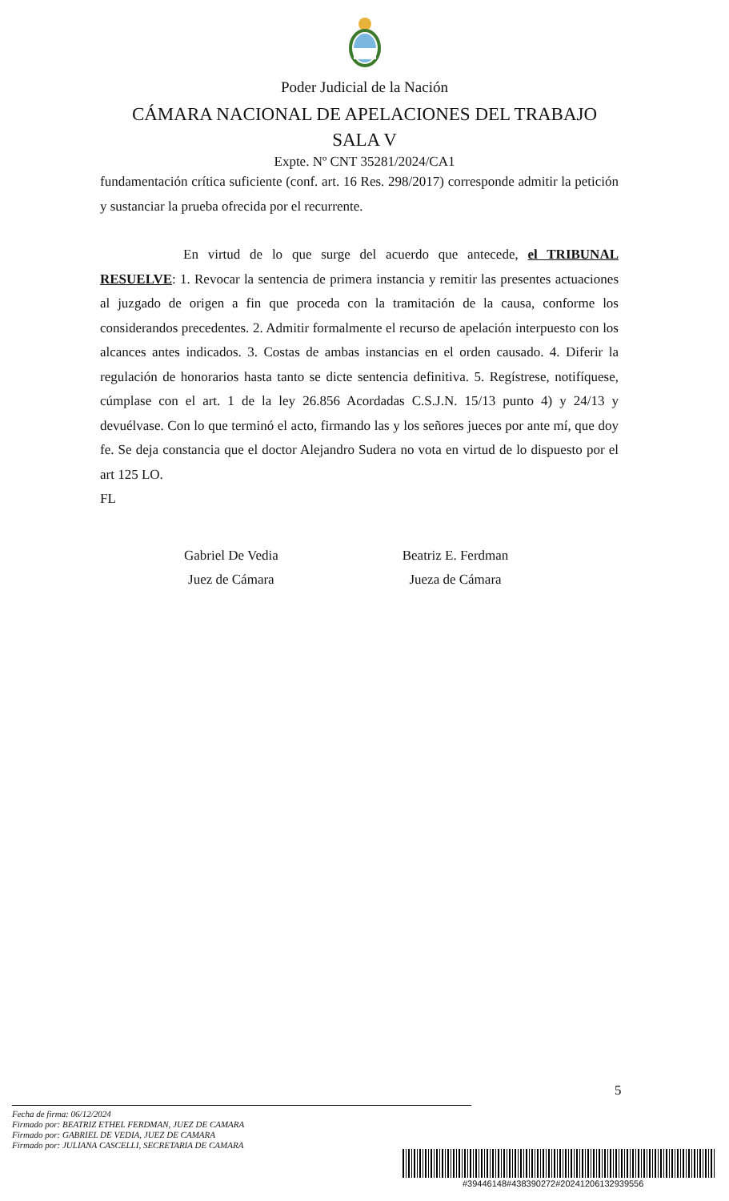Poder Judicial de la Nación
CÁMARA NACIONAL DE APELACIONES DEL TRABAJO
SALA V
Expte. Nº CNT 35281/2024/CA1
fundamentación crítica suficiente (conf. art. 16 Res. 298/2017) corresponde admitir la petición y sustanciar la prueba ofrecida por el recurrente.
En virtud de lo que surge del acuerdo que antecede, el TRIBUNAL RESUELVE: 1. Revocar la sentencia de primera instancia y remitir las presentes actuaciones al juzgado de origen a fin que proceda con la tramitación de la causa, conforme los considerandos precedentes. 2. Admitir formalmente el recurso de apelación interpuesto con los alcances antes indicados. 3. Costas de ambas instancias en el orden causado. 4. Diferir la regulación de honorarios hasta tanto se dicte sentencia definitiva. 5. Regístrese, notifíquese, cúmplase con el art. 1 de la ley 26.856 Acordadas C.S.J.N. 15/13 punto 4) y 24/13 y devuélvase. Con lo que terminó el acto, firmando las y los señores jueces por ante mí, que doy fe. Se deja constancia que el doctor Alejandro Sudera no vota en virtud de lo dispuesto por el art 125 LO.
FL
Gabriel De Vedia
Juez de Cámara
Beatriz E. Ferdman
Jueza de Cámara
5
Fecha de firma: 06/12/2024
Firmado por: BEATRIZ ETHEL FERDMAN, JUEZ DE CAMARA
Firmado por: GABRIEL DE VEDIA, JUEZ DE CAMARA
Firmado por: JULIANA CASCELLI, SECRETARIA DE CAMARA
#39446148#438390272#20241206132939556